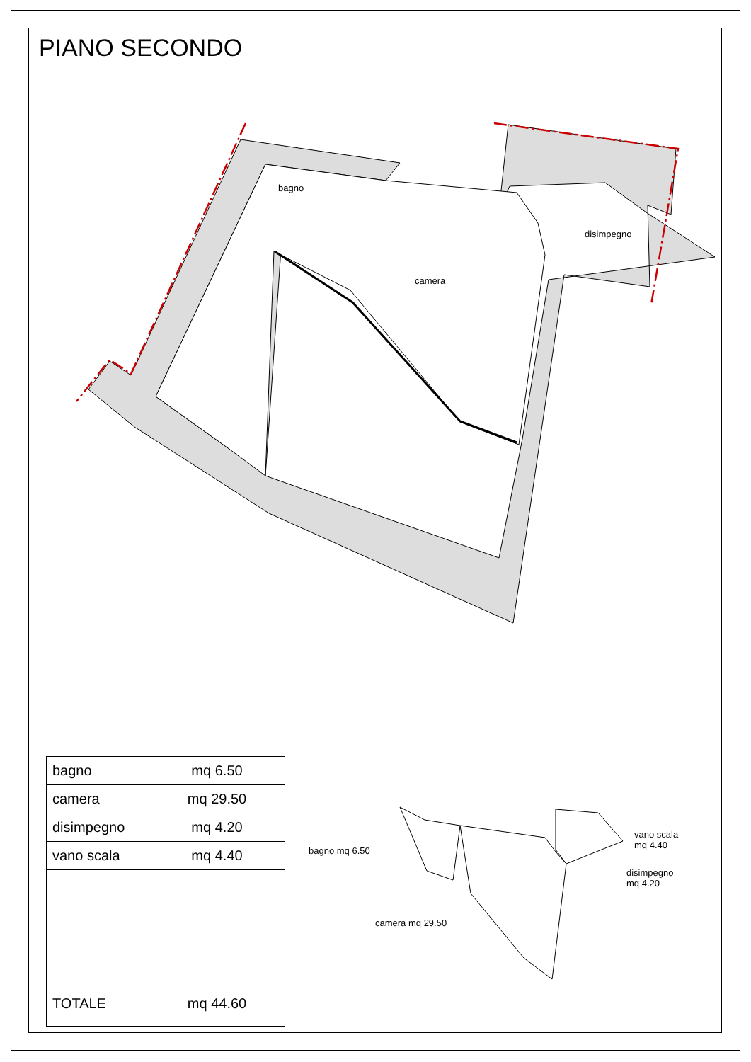PIANO SECONDO
bagno
camera
disimpegno
| bagno | mq 6.50 |
| camera | mq 29.50 |
| disimpegno | mq 4.20 |
| vano scala | mq 4.40 |
| TOTALE | mq 44.60 |
bagno mq 6.50
vano scala
mq 4.40
disimpegno
mq 4.20
camera mq 29.50